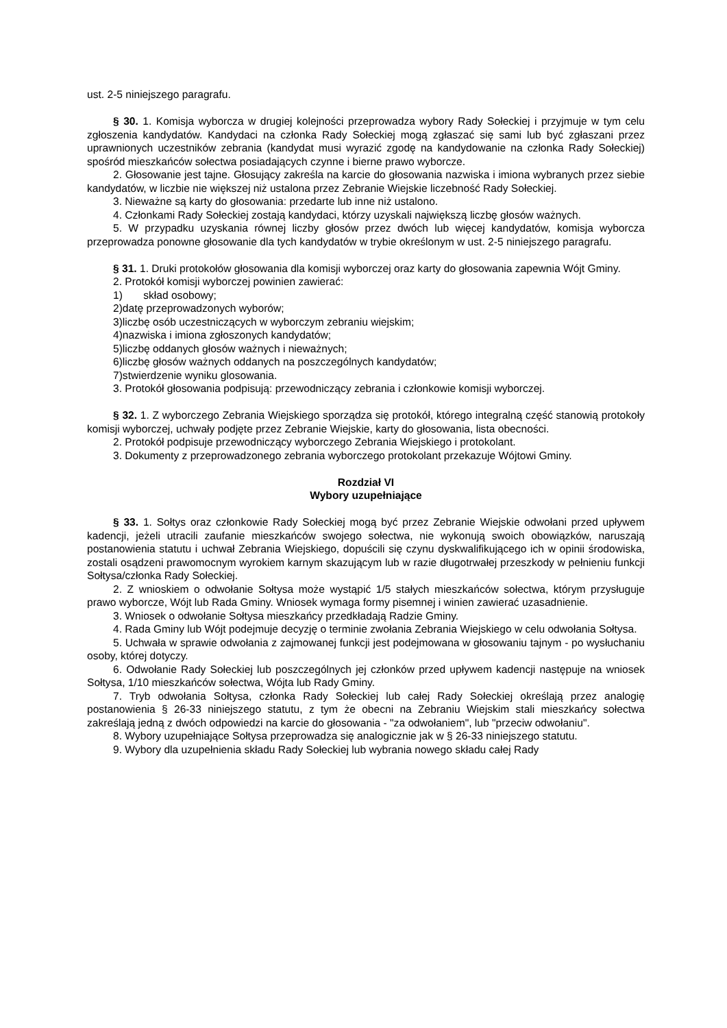ust. 2-5 niniejszego paragrafu.
§ 30. 1. Komisja wyborcza w drugiej kolejności przeprowadza wybory Rady Sołeckiej i przyjmuje w tym celu zgłoszenia kandydatów. Kandydaci na członka Rady Sołeckiej mogą zgłaszać się sami lub być zgłaszani przez uprawnionych uczestników zebrania (kandydat musi wyrazić zgodę na kandydowanie na członka Rady Sołeckiej) spośród mieszkańców sołectwa posiadających czynne i bierne prawo wyborcze.
2. Głosowanie jest tajne. Głosujący zakreśla na karcie do głosowania nazwiska i imiona wybranych przez siebie kandydatów, w liczbie nie większej niż ustalona przez Zebranie Wiejskie liczebność Rady Sołeckiej.
3. Nieważne są karty do głosowania: przedarte lub inne niż ustalono.
4. Członkami Rady Sołeckiej zostają kandydaci, którzy uzyskali największą liczbę głosów ważnych.
5. W przypadku uzyskania równej liczby głosów przez dwóch lub więcej kandydatów, komisja wyborcza przeprowadza ponowne głosowanie dla tych kandydatów w trybie określonym w ust. 2-5 niniejszego paragrafu.
§ 31. 1. Druki protokołów głosowania dla komisji wyborczej oraz karty do głosowania zapewnia Wójt Gminy.
2. Protokół komisji wyborczej powinien zawierać:
1) skład osobowy;
2)datę przeprowadzonych wyborów;
3)liczbę osób uczestniczących w wyborczym zebraniu wiejskim;
4)nazwiska i imiona zgłoszonych kandydatów;
5)liczbę oddanych głosów ważnych i nieważnych;
6)liczbę głosów ważnych oddanych na poszczególnych kandydatów;
7)stwierdzenie wyniku glosowania.
3. Protokół głosowania podpisują: przewodniczący zebrania i członkowie komisji wyborczej.
§ 32. 1. Z wyborczego Zebrania Wiejskiego sporządza się protokół, którego integralną część stanowią protokoły komisji wyborczej, uchwały podjęte przez Zebranie Wiejskie, karty do głosowania, lista obecności.
2. Protokół podpisuje przewodniczący wyborczego Zebrania Wiejskiego i protokolant.
3. Dokumenty z przeprowadzonego zebrania wyborczego protokolant przekazuje Wójtowi Gminy.
Rozdział VI
Wybory uzupełniające
§ 33. 1. Sołtys oraz członkowie Rady Sołeckiej mogą być przez Zebranie Wiejskie odwołani przed upływem kadencji, jeżeli utracili zaufanie mieszkańców swojego sołectwa, nie wykonują swoich obowiązków, naruszają postanowienia statutu i uchwał Zebrania Wiejskiego, dopuścili się czynu dyskwalifikującego ich w opinii środowiska, zostali osądzeni prawomocnym wyrokiem karnym skazującym lub w razie długotrwałej przeszkody w pełnieniu funkcji Sołtysa/członka Rady Sołeckiej.
2. Z wnioskiem o odwołanie Sołtysa może wystąpić 1/5 stałych mieszkańców sołectwa, którym przysługuje prawo wyborcze, Wójt lub Rada Gminy. Wniosek wymaga formy pisemnej i winien zawierać uzasadnienie.
3. Wniosek o odwołanie Sołtysa mieszkańcy przedkładają Radzie Gminy.
4. Rada Gminy lub Wójt podejmuje decyzję o terminie zwołania Zebrania Wiejskiego w celu odwołania Sołtysa.
5. Uchwała w sprawie odwołania z zajmowanej funkcji jest podejmowana w głosowaniu tajnym - po wysłuchaniu osoby, której dotyczy.
6. Odwołanie Rady Sołeckiej lub poszczególnych jej członków przed upływem kadencji następuje na wniosek Sołtysa, 1/10 mieszkańców sołectwa, Wójta lub Rady Gminy.
7. Tryb odwołania Sołtysa, członka Rady Sołeckiej lub całej Rady Sołeckiej określają przez analogię postanowienia § 26-33 niniejszego statutu, z tym że obecni na Zebraniu Wiejskim stali mieszkańcy sołectwa zakreślają jedną z dwóch odpowiedzi na karcie do głosowania - "za odwołaniem", lub "przeciw odwołaniu".
8. Wybory uzupełniające Sołtysa przeprowadza się analogicznie jak w § 26-33 niniejszego statutu.
9. Wybory dla uzupełnienia składu Rady Sołeckiej lub wybrania nowego składu całej Rady